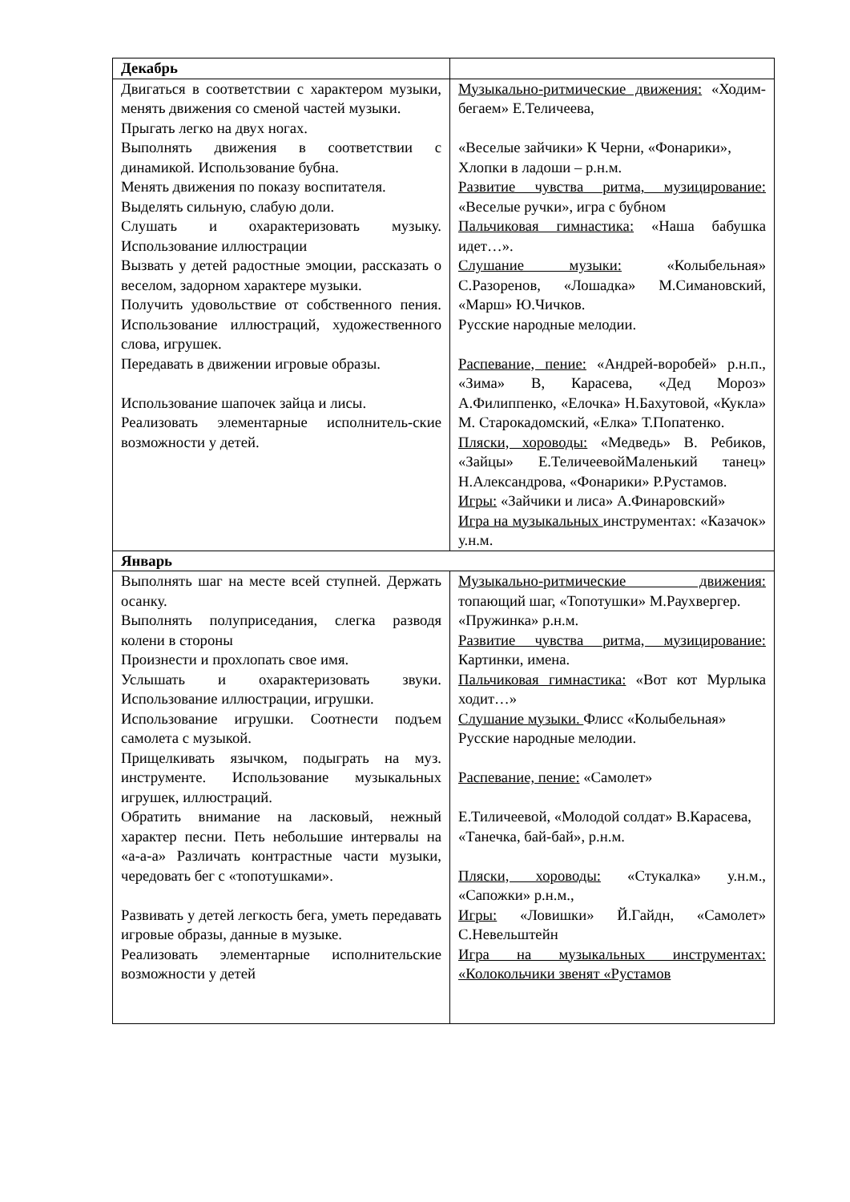| Декабрь | |
| Двигаться в соответствии с характером музыки, менять движения со сменой частей музыки. Прыгать легко на двух ногах. Выполнять движения в соответствии с динамикой. Использование бубна. Менять движения по показу воспитателя. Выделять сильную, слабую доли. Слушать и охарактеризовать музыку. Использование иллюстрации Вызвать у детей радостные эмоции, рассказать о веселом, задорном характере музыки. Получить удовольствие от собственного пения. Использование иллюстраций, художественного слова, игрушек. Передавать в движении игровые образы. Использование шапочек зайца и лисы. Реализовать элементарные исполнитель-ские возможности у детей. | Музыкально-ритмические движения: «Ходим-бегаем» Е.Теличеева, «Веселые зайчики» К Черни, «Фонарики», Хлопки в ладоши – р.н.м. Развитие чувства ритма, музицирование: «Веселые ручки», игра с бубном Пальчиковая гимнастика: «Наша бабушка идет…». Слушание музыки: «Колыбельная» С.Разоренов, «Лошадка» М.Симановский, «Марш» Ю.Чичков. Русские народные мелодии. Распевание, пение: «Андрей-воробей» р.н.п., «Зима» В, Карасева, «Дед Мороз» А.Филиппенко, «Елочка» Н.Бахутовой, «Кукла» М. Старокадомский, «Елка» Т.Попатенко. Пляски, хороводы: «Медведь» В. Ребиков, «Зайцы» Е.ТеличеевойМаленький танец» Н.Александрова, «Фонарики» Р.Рустамов. Игры: «Зайчики и лиса» А.Финаровский» Игра на музыкальных инструментах: «Казачок» у.н.м. |
| Январь | |
| Выполнять шаг на месте всей ступней. Держать осанку. Выполнять полуприседания, слегка разводя колени в стороны Произнести и прохлопать свое имя. Услышать и охарактеризовать звуки. Использование иллюстрации, игрушки. Использование игрушки. Соотнести подъем самолета с музыкой. Прищелкивать язычком, подыграть на муз. инструменте. Использование музыкальных игрушек, иллюстраций. Обратить внимание на ласковый, нежный характер песни. Петь небольшие интервалы на «а-а-а» Различать контрастные части музыки, чередовать бег с «топотушками». Развивать у детей легкость бега, уметь передавать игровые образы, данные в музыке. Реализовать элементарные исполнительские возможности у детей | Музыкально-ритмические движения: топающий шаг, «Топотушки» М.Раухвергер. «Пружинка» р.н.м. Развитие чувства ритма, музицирование: Картинки, имена. Пальчиковая гимнастика: «Вот кот Мурлыка ходит…» Слушание музыки. Флисс «Колыбельная» Русские народные мелодии. Распевание, пение: «Самолет» Е.Тиличеевой, «Молодой солдат» В.Карасева, «Танечка, бай-бай», р.н.м. Пляски, хороводы: «Стукалка» у.н.м., «Сапожки» р.н.м., Игры: «Ловишки» Й.Гайдн, «Самолет» С.Невельштейн Игра на музыкальных инструментах: «Колокольчики звенят «Рустамов |